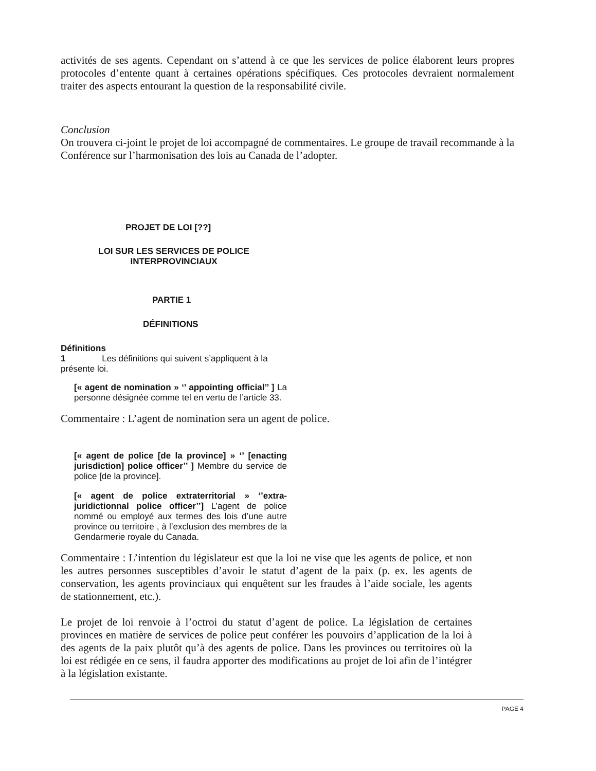activités de ses agents. Cependant on s’attend à ce que les services de police élaborent leurs propres protocoles d’entente quant à certaines opérations spécifiques. Ces protocoles devraient normalement traiter des aspects entourant la question de la responsabilité civile.
Conclusion
On trouvera ci-joint le projet de loi accompagné de commentaires. Le groupe de travail recommande à la Conférence sur l’harmonisation des lois au Canada de l’adopter.
PROJET DE LOI [??]
LOI SUR LES SERVICES DE POLICE
INTERPROVINCIAUX
PARTIE 1
DÉFINITIONS
Définitions
1 Les définitions qui suivent s’appliquent à la présente loi.
[« agent de nomination » ‘’ appointing official’’ ] La personne désignée comme tel en vertu de l’article 33.
Commentaire : L’agent de nomination sera un agent de police.
[« agent de police [de la province] » ‘’ [enacting jurisdiction] police officer’’ ] Membre du service de police [de la province].
[« agent de police extraterritorial » ‘’extra-juridictionnal police officer’’] L’agent de police nommé ou employé aux termes des lois d’une autre province ou territoire , à l’exclusion des membres de la Gendarmerie royale du Canada.
Commentaire : L’intention du législateur est que la loi ne vise que les agents de police, et non les autres personnes susceptibles d’avoir le statut d’agent de la paix (p. ex. les agents de conservation, les agents provinciaux qui enquêtent sur les fraudes à l’aide sociale, les agents de stationnement, etc.).
Le projet de loi renvoie à l’octroi du statut d’agent de police. La législation de certaines provinces en matière de services de police peut conférer les pouvoirs d’application de la loi à des agents de la paix plutôt qu’à des agents de police. Dans les provinces ou territoires où la loi est rédigée en ce sens, il faudra apporter des modifications au projet de loi afin de l’intégrer à la législation existante.
PAGE 4